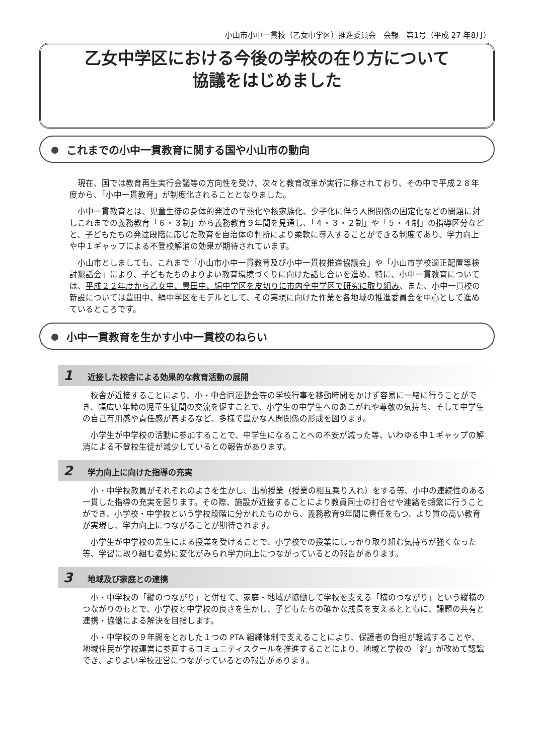小山市小中一貫校（乙女中学区）推進委員会　会報　第1号（平成 27 年8月）
乙女中学区における今後の学校の在り方について
協議をはじめました
これまでの小中一貫教育に関する国や小山市の動向
現在、国では教育再生実行会議等の方向性を受け、次々と教育改革が実行に移されており、その中で平成２８年度から、「小中一貫教育」が制度化されることとなりました。
小中一貫教育とは、児童生徒の身体的発達の早熟化や核家族化、少子化に伴う人間関係の固定化などの問題に対しこれまでの義務教育「６・３制」から義務教育９年間を見通し、「４・３・２制」や「５・４制」の指導区分などと、子どもたちの発達段階に応じた教育を自治体の判断により柔軟に導入することができる制度であり、学力向上や中１ギャップによる不登校解消の効果が期待されています。
小山市としましても、これまで「小山市小中一貫教育及び小中一貫校推進協議会」や「小山市学校適正配置等検討懇話会」により、子どもたちのよりよい教育環境づくりに向けた話し合いを進め、特に、小中一貫教育については、平成２２年度から乙女中、豊田中、絹中学区を皮切りに市内全中学区で研究に取り組み、また、小中一貫校の新設については豊田中、絹中学区をモデルとして、その実現に向けた作業を各地域の推進委員会を中心として進めているところです。
小中一貫教育を生かす小中一貫校のねらい
1 近接した校舎による効果的な教育活動の展開
校舎が近接することにより、小・中合同運動会等の学校行事を移動時間をかけず容易に一緒に行うことができ、幅広い年齢の児童生徒間の交流を促すことで、小学生の中学生へのあこがれや尊敬の気持ち、そして中学生の自己有用感や責任感が高まるなど、多様で豊かな人間関係の形成を図ります。
小学生が中学校の活動に参加することで、中学生になることへの不安が減った等、いわゆる中１ギャップの解消による不登校生徒が減少しているとの報告があります。
2 学力向上に向けた指導の充実
小・中学校教員がそれぞれのよさを生かし、出前授業（授業の相互乗り入れ）をする等、小中の連続性のある一貫した指導の充実を図ります。その際、施設が近接することにより教員同士の打合せや連絡を頻繁に行うことができ、小学校・中学校という学校段階に分かれたものから、義務教育9年間に責任をもつ、より質の高い教育が実現し、学力向上につながることが期待されます。
小学生が中学校の先生による授業を受けることで、小学校での授業にしっかり取り組む気持ちが強くなった等、学習に取り組む姿勢に変化がみられ学力向上につながっているとの報告があります。
3 地域及び家庭との連携
小・中学校の「縦のつながり」と併せて、家庭・地域が協働して学校を支える「横のつながり」という縦横のつながりのもとで、小学校と中学校の良さを生かし、子どもたちの確かな成長を支えるとともに、課題の共有と連携・協働による解決を目指します。
小・中学校の９年間をとおした１つの PTA 組織体制で支えることにより、保護者の負担が軽減することや、地域住民が学校運営に参画するコミュニティスクールを推進することにより、地域と学校の「絆」が改めて認識でき、よりよい学校運営につながっているとの報告があります。